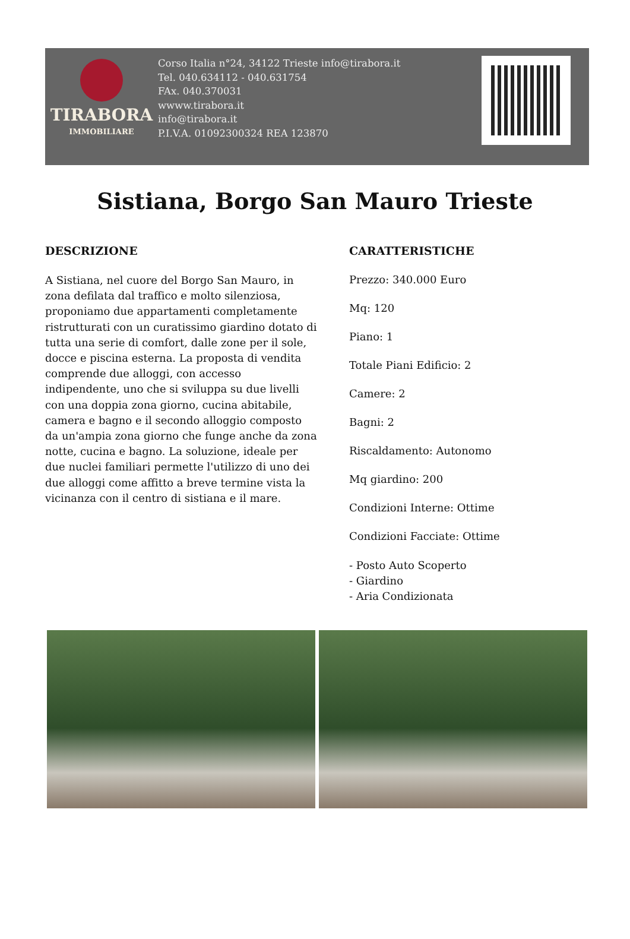TIRABORA
IMMOBILIARE
Corso Italia n°24, 34122 Trieste info@tirabora.it
Tel. 040.634112 - 040.631754
FAx. 040.370031
wwww.tirabora.it
info@tirabora.it
P.I.V.A. 01092300324 REA 123870
Sistiana, Borgo San Mauro Trieste
DESCRIZIONE
A Sistiana, nel cuore del Borgo San Mauro, in zona defilata dal traffico e molto silenziosa, proponiamo due appartamenti completamente ristrutturati con un curatissimo giardino dotato di tutta una serie di comfort, dalle zone per il sole, docce e piscina esterna. La proposta di vendita comprende due alloggi, con accesso indipendente, uno che si sviluppa su due livelli con una doppia zona giorno, cucina abitabile, camera e bagno e il secondo alloggio composto da un'ampia zona giorno che funge anche da zona notte, cucina e bagno. La soluzione, ideale per due nuclei familiari permette l'utilizzo di uno dei due alloggi come affitto a breve termine vista la vicinanza con il centro di sistiana e il mare.
CARATTERISTICHE
Prezzo: 340.000 Euro
Mq: 120
Piano: 1
Totale Piani Edificio: 2
Camere: 2
Bagni: 2
Riscaldamento: Autonomo
Mq giardino: 200
Condizioni Interne: Ottime
Condizioni Facciate: Ottime
- Posto Auto Scoperto
- Giardino
- Aria Condizionata